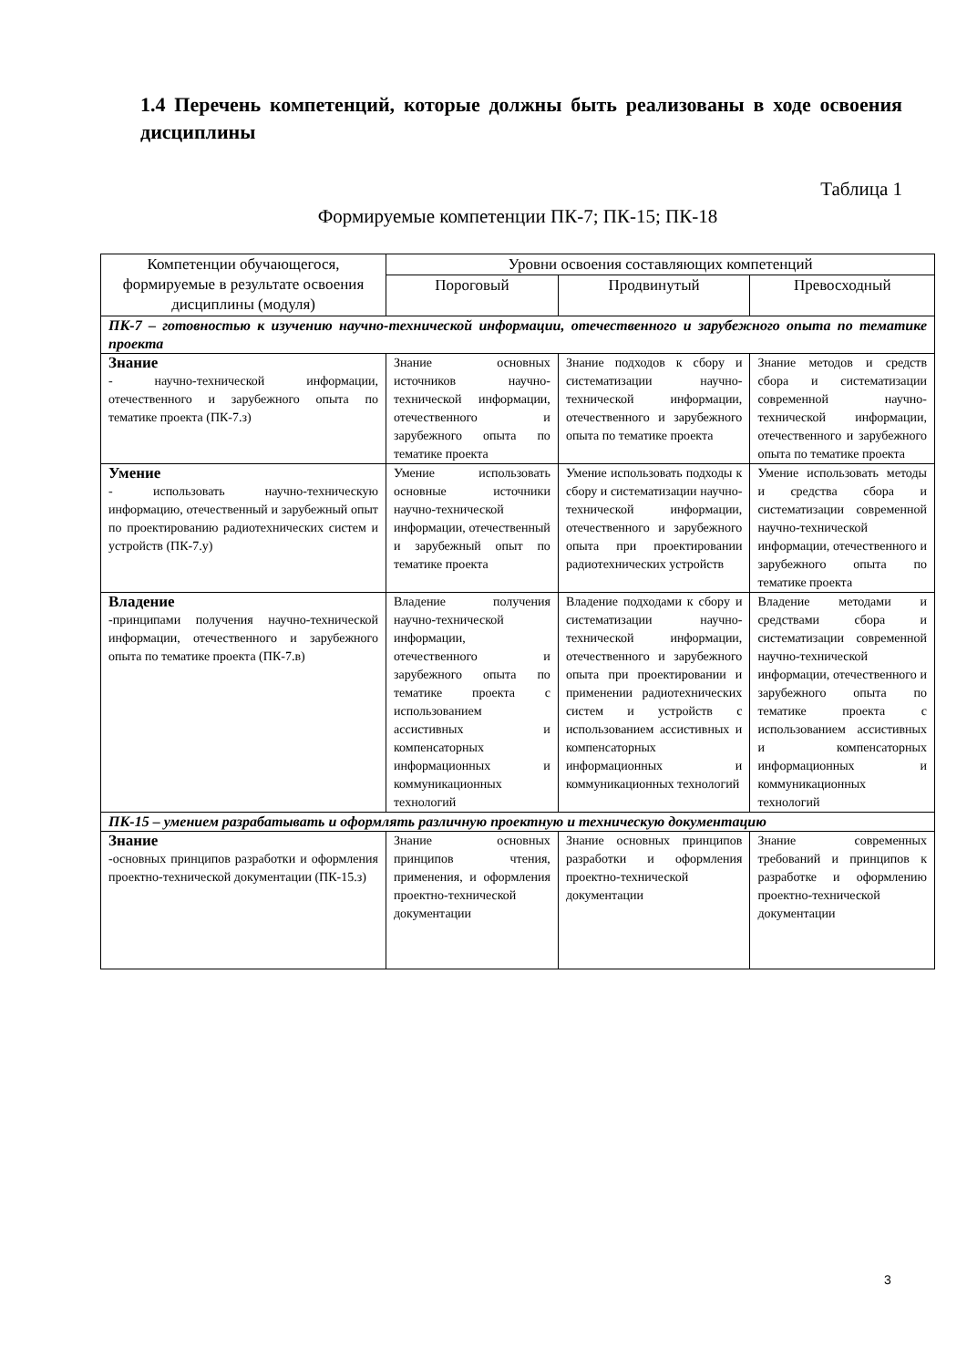1.4 Перечень компетенций, которые должны быть реализованы в ходе освоения дисциплины
Таблица 1
Формируемые компетенции ПК-7; ПК-15; ПК-18
| Компетенции обучающегося, формируемые в результате освоения дисциплины (модуля) | Уровни освоения составляющих компетенций | | |
| --- | --- | --- | --- |
| | Пороговый | Продвинутый | Превосходный |
| ПК-7 – готовностью к изучению научно-технической информации, отечественного и зарубежного опыта по тематике проекта | | | |
| Знание - научно-технической информации, отечественного и зарубежного опыта по тематике проекта (ПК-7.з) | Знание основных источников научно-технической информации, отечественного и зарубежного опыта по тематике проекта | Знание подходов к сбору и систематизации научно-технической информации, отечественного и зарубежного опыта по тематике проекта | Знание методов и средств сбора и систематизации современной научно-технической информации, отечественного и зарубежного опыта по тематике проекта |
| Умение - использовать научно-техническую информацию, отечественный и зарубежный опыт по проектированию радиотехнических систем и устройств (ПК-7.у) | Умение использовать основные источники научно-технической информации, отечественный и зарубежный опыт по тематике проекта | Умение использовать подходы к сбору и систематизации научно-технической информации, отечественного и зарубежного опыта при проектировании радиотехнических устройств | Умение использовать методы и средства сбора и систематизации современной научно-технической информации, отечественного и зарубежного опыта по тематике проекта |
| Владение -принципами получения научно-технической информации, отечественного и зарубежного опыта по тематике проекта (ПК-7.в) | Владение получения научно-технической информации, отечественного и зарубежного опыта по тематике проекта с использованием ассистивных и компенсаторных информационных и коммуникационных технологий | Владение подходами к сбору и систематизации научно-технической информации, отечественного и зарубежного опыта при проектировании и применении радиотехнических систем и устройств с использованием ассистивных и компенсаторных информационных и коммуникационных технологий | Владение методами и средствами сбора и систематизации современной научно-технической информации, отечественного и зарубежного опыта по тематике проекта с использованием ассистивных и компенсаторных информационных и коммуникационных технологий |
| ПК-15 – умением разрабатывать и оформлять различную проектную и техническую документацию | | | |
| Знание -основных принципов разработки и оформления проектно-технической документации (ПК-15.з) | Знание основных принципов чтения, применения, и оформления проектно-технической документации | Знание основных принципов разработки и оформления проектно-технической документации | Знание современных требований и принципов к разработке и оформлению проектно-технической документации |
3